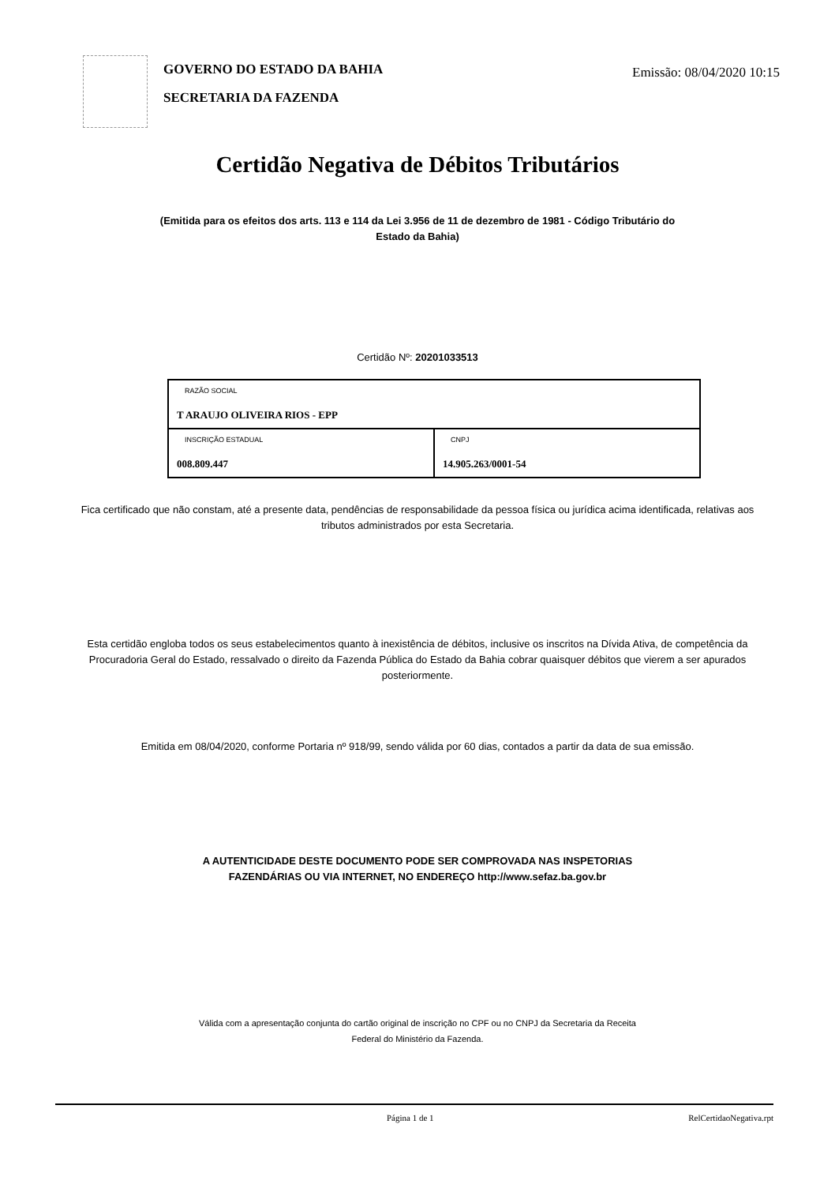GOVERNO DO ESTADO DA BAHIA
SECRETARIA DA FAZENDA
Emissão: 08/04/2020 10:15
Certidão Negativa de Débitos Tributários
(Emitida para os efeitos dos arts. 113 e 114 da Lei 3.956 de 11 de dezembro de 1981 - Código Tributário do Estado da Bahia)
Certidão Nº: 20201033513
| RAZÃO SOCIAL T ARAUJO OLIVEIRA RIOS - EPP | |
| INSCRIÇÃO ESTADUAL 008.809.447 | CNPJ 14.905.263/0001-54 |
Fica certificado que não constam, até a presente data, pendências de responsabilidade da pessoa física ou jurídica acima identificada, relativas aos tributos administrados por esta Secretaria.
Esta certidão engloba todos os seus estabelecimentos quanto à inexistência de débitos, inclusive os inscritos na Dívida Ativa, de competência da Procuradoria Geral do Estado, ressalvado o direito da Fazenda Pública do Estado da Bahia cobrar quaisquer débitos que vierem a ser apurados posteriormente.
Emitida em 08/04/2020, conforme Portaria nº 918/99, sendo válida por 60 dias, contados a partir da data de sua emissão.
A AUTENTICIDADE DESTE DOCUMENTO PODE SER COMPROVADA NAS INSPETORIAS FAZENDÁRIAS OU VIA INTERNET, NO ENDEREÇO http://www.sefaz.ba.gov.br
Válida com a apresentação conjunta do cartão original de inscrição no CPF ou no CNPJ da Secretaria da Receita Federal do Ministério da Fazenda.
Página 1 de 1 RelCertidaoNegativa.rpt